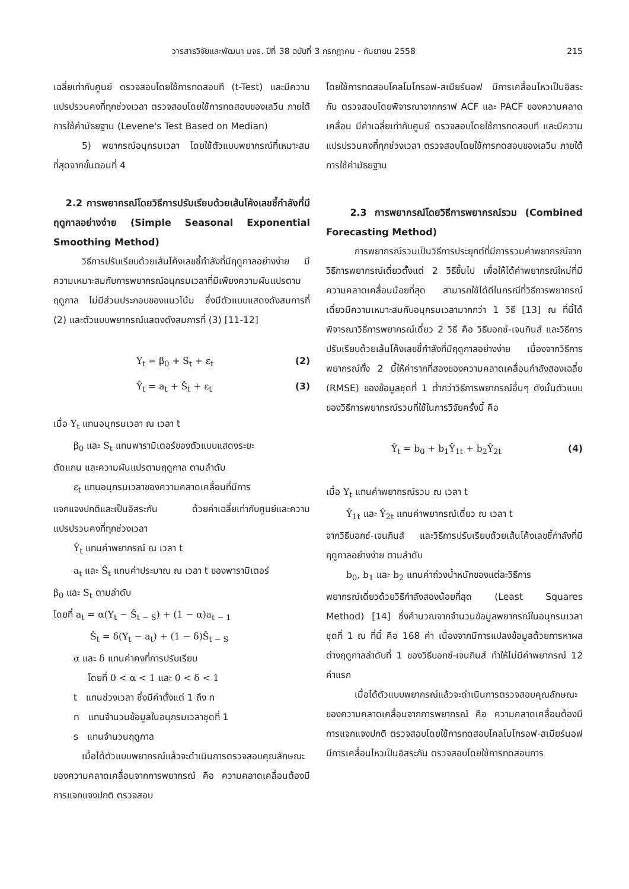วารสารวิจัยและพัฒนา มจธ. ปีที่ 38 ฉบับที่ 3 กรกฎาคม - กันยายน 2558 215
เฉลี่ยเท่ากับศูนย์ ตรวจสอบโดยใช้การทดสอบที (t-Test) และมีความแปรปรวนคงที่ทุกช่วงเวลา ตรวจสอบโดยใช้การทดสอบของเลวีน ภายใต้การใช้ค่ามัธยฐาน (Levene's Test Based on Median)
5) พยากรณ์อนุกรมเวลา โดยใช้ตัวแบบพยากรณ์ที่เหมาะสมที่สุดจากขั้นตอนที่ 4
2.2 การพยากรณ์โดยวิธีการปรับเรียบด้วยเส้นโค้งเลขชี้กำลังที่มีฤดูกาลอย่างง่าย (Simple Seasonal Exponential Smoothing Method)
วิธีการปรับเรียบด้วยเส้นโค้งเลขชี้กำลังที่มีฤดูกาลอย่างง่าย มีความเหมาะสมกับการพยากรณ์อนุกรมเวลาที่มีเพียงความผันแปรตามฤดูกาล ไม่มีส่วนประกอบของแนวโน้ม ซึ่งมีตัวแบบแสดงดังสมการที่ (2) และตัวแบบพยากรณ์แสดงดังสมการที่ (3) [11-12]
Y<sub>t</sub> = β<sub>0</sub> + S<sub>t</sub> + ε<sub>t</sub> (2)
Ŷ<sub>t</sub> = a<sub>t</sub> + Ŝ<sub>t</sub> + ε<sub>t</sub> (3)
เมื่อ Y<sub>t</sub> แทนอนุกรมเวลา ณ เวลา t
β<sub>0</sub> และ S<sub>t</sub> แทนพารามิเตอร์ของตัวแบบแสดงระยะ
ตัดแกน และความผันแปรตามฤดูกาล ตามลำดับ
ε<sub>t</sub> แทนอนุกรมเวลาของความคลาดเคลื่อนที่มีการ
แจกแจงปกติและเป็นอิสระกัน ด้วยค่าเฉลี่ยเท่ากับศูนย์และความแปรปรวนคงที่ทุกช่วงเวลา
Ŷ<sub>t</sub> แทนค่าพยากรณ์ ณ เวลา t
a<sub>t</sub> และ Ŝ<sub>t</sub> แทนค่าประมาณ ณ เวลา t ของพารามิเตอร์
β<sub>0</sub> และ S<sub>t</sub> ตามลำดับ
โดยที่ a<sub>t</sub> = α(Y<sub>t</sub> − Ŝ<sub>t − S</sub>) + (1 − α)a<sub>t − 1</sub>
Ŝ<sub>t</sub> = δ(Y<sub>t</sub> − a<sub>t</sub>) + (1 − δ)Ŝ<sub>t − S</sub>
α และ δ แทนค่าคงที่การปรับเรียบ
โดยที่ 0 < α < 1 และ 0 < δ < 1
t แทนช่วงเวลา ซึ่งมีค่าตั้งแต่ 1 ถึง n
n แทนจำนวนข้อมูลในอนุกรมเวลาชุดที่ 1
s แทนจำนวนฤดูกาล
เมื่อได้ตัวแบบพยากรณ์แล้วจะดำเนินการตรวจสอบคุณลักษณะของความคลาดเคลื่อนจากการพยากรณ์ คือ ความคลาดเคลื่อนต้องมีการแจกแจงปกติ ตรวจสอบ
โดยใช้การทดสอบโคลโมโกรอฟ-สเมียร์นอฟ มีการเคลื่อนไหวเป็นอิสระกัน ตรวจสอบโดยพิจารณาจากกราฟ ACF และ PACF ของความคลาดเคลื่อน มีค่าเฉลี่ยเท่ากับศูนย์ ตรวจสอบโดยใช้การทดสอบที และมีความแปรปรวนคงที่ทุกช่วงเวลา ตรวจสอบโดยใช้การทดสอบของเลวีน ภายใต้การใช้ค่ามัธยฐาน
2.3 การพยากรณ์โดยวิธีการพยากรณ์รวม (Combined Forecasting Method)
การพยากรณ์รวมเป็นวิธีการประยุกต์ที่มีการรวมค่าพยากรณ์จากวิธีการพยากรณ์เดี่ยวตั้งแต่ 2 วิธีขึ้นไป เพื่อให้ได้ค่าพยากรณ์ใหม่ที่มีความคลาดเคลื่อนน้อยที่สุด สามารถใช้ได้ดีในกรณีที่วิธีการพยากรณ์เดี่ยวมีความเหมาะสมกับอนุกรมเวลามากกว่า 1 วิธี [13] ณ ที่นี้ได้พิจารณาวิธีการพยากรณ์เดี่ยว 2 วิธี คือ วิธีบอกซ์-เจนกินส์ และวิธีการปรับเรียบด้วยเส้นโค้งเลขชี้กำลังที่มีฤดูกาลอย่างง่าย เนื่องจากวิธีการพยากรณ์ทั้ง 2 นี้ให้ค่ารากที่สองของความคลาดเคลื่อนกำลังสองเฉลี่ย (RMSE) ของข้อมูลชุดที่ 1 ต่ำกว่าวิธีการพยากรณ์อื่นๆ ดังนั้นตัวแบบของวิธีการพยากรณ์รวมที่ใช้ในการวิจัยครั้งนี้ คือ
Ŷ<sub>t</sub> = b<sub>0</sub> + b<sub>1</sub>Ŷ<sub>1t</sub> + b<sub>2</sub>Ŷ<sub>2t</sub> (4)
เมื่อ Y<sub>t</sub> แทนค่าพยากรณ์รวม ณ เวลา t
Ŷ<sub>1t</sub> และ Ŷ<sub>2t</sub> แทนค่าพยากรณ์เดี่ยว ณ เวลา t
จากวิธีบอกซ์-เจนกินส์ และวิธีการปรับเรียบด้วยเส้นโค้งเลขชี้กำลังที่มีฤดูกาลอย่างง่าย ตามลำดับ
b<sub>0</sub>, b<sub>1</sub> และ b<sub>2</sub> แทนค่าถ่วงน้ำหนักของแต่ละวิธีการ
พยากรณ์เดี่ยวด้วยวิธีกำลังสองน้อยที่สุด (Least Squares Method) [14] ซึ่งคำนวณจากจำนวนข้อมูลพยากรณ์ในอนุกรมเวลาชุดที่ 1 ณ ที่นี้ คือ 168 ค่า เนื่องจากมีการแปลงข้อมูลด้วยการหาผลต่างฤดูกาลลำดับที่ 1 ของวิธีบอกซ์-เจนกินส์ ทำให้ไม่มีค่าพยากรณ์ 12 ค่าแรก
เมื่อได้ตัวแบบพยากรณ์แล้วจะดำเนินการตรวจสอบคุณลักษณะของความคลาดเคลื่อนจากการพยากรณ์ คือ ความคลาดเคลื่อนต้องมีการแจกแจงปกติ ตรวจสอบโดยใช้การทดสอบโคลโมโกรอฟ-สเมียร์นอฟ มีการเคลื่อนไหวเป็นอิสระกัน ตรวจสอบโดยใช้การทดสอบการ